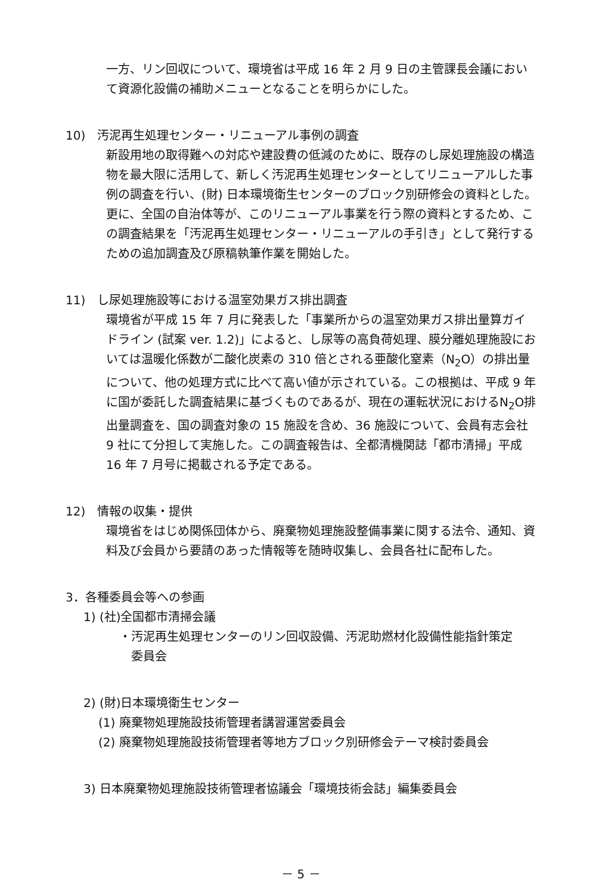一方、リン回収について、環境省は平成 16 年 2 月 9 日の主管課長会議において資源化設備の補助メニューとなることを明らかにした。
10)　汚泥再生処理センター・リニューアル事例の調査
新設用地の取得難への対応や建設費の低減のために、既存のし尿処理施設の構造物を最大限に活用して、新しく汚泥再生処理センターとしてリニューアルした事例の調査を行い、(財) 日本環境衛生センターのブロック別研修会の資料とした。更に、全国の自治体等が、このリニューアル事業を行う際の資料とするため、この調査結果を「汚泥再生処理センター・リニューアルの手引き」として発行するための追加調査及び原稿執筆作業を開始した。
11)　し尿処理施設等における温室効果ガス排出調査
環境省が平成 15 年 7 月に発表した「事業所からの温室効果ガス排出量算ガイドライン (試案 ver. 1.2)」によると、し尿等の高負荷処理、膜分離処理施設においては温暖化係数が二酸化炭素の 310 倍とされる亜酸化窒素（N<sub>2</sub>O）の排出量について、他の処理方式に比べて高い値が示されている。この根拠は、平成 9 年に国が委託した調査結果に基づくものであるが、現在の運転状況におけるN<sub>2</sub>O排出量調査を、国の調査対象の 15 施設を含め、36 施設について、会員有志会社 9 社にて分担して実施した。この調査報告は、全都清機関誌「都市清掃」平成 16 年 7 月号に掲載される予定である。
12)　情報の収集・提供
環境省をはじめ関係団体から、廃棄物処理施設整備事業に関する法令、通知、資料及び会員から要請のあった情報等を随時収集し、会員各社に配布した。
3．各種委員会等への参画
1) (社)全国都市清掃会議
・汚泥再生処理センターのリン回収設備、汚泥助燃材化設備性能指針策定
　委員会
2) (財)日本環境衛生センター
(1) 廃棄物処理施設技術管理者講習運営委員会
(2) 廃棄物処理施設技術管理者等地方ブロック別研修会テーマ検討委員会
3) 日本廃棄物処理施設技術管理者協議会「環境技術会誌」編集委員会
－ 5 －